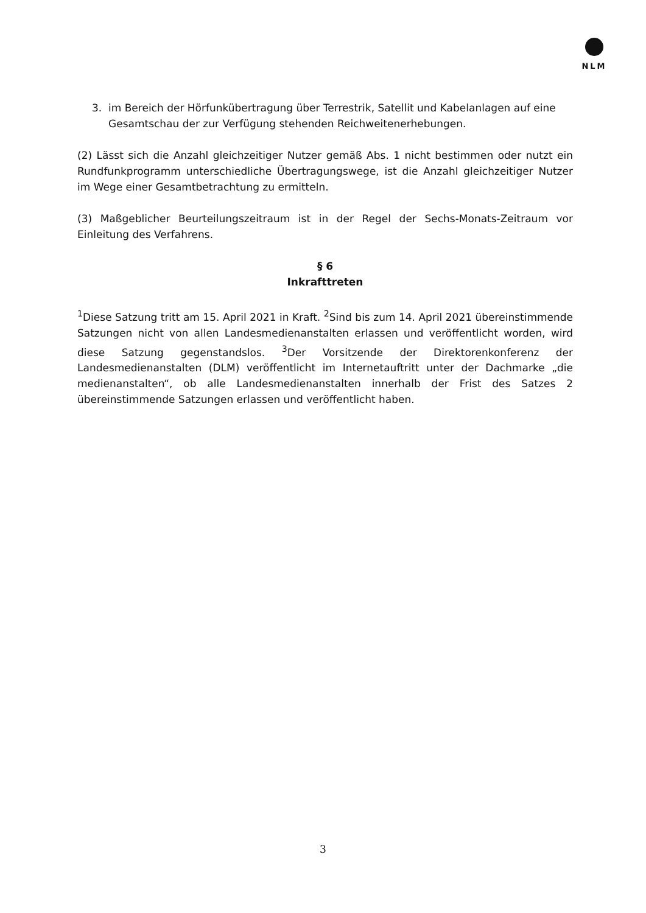NLM
3. im Bereich der Hörfunkübertragung über Terrestrik, Satellit und Kabelanlagen auf eine Gesamtschau der zur Verfügung stehenden Reichweitenerhebungen.
(2) Lässt sich die Anzahl gleichzeitiger Nutzer gemäß Abs. 1 nicht bestimmen oder nutzt ein Rundfunkprogramm unterschiedliche Übertragungswege, ist die Anzahl gleichzeitiger Nutzer im Wege einer Gesamtbetrachtung zu ermitteln.
(3) Maßgeblicher Beurteilungszeitraum ist in der Regel der Sechs-Monats-Zeitraum vor Einleitung des Verfahrens.
§ 6
Inkrafttreten
<sup>1</sup> Diese Satzung tritt am 15. April 2021 in Kraft. <sup>2</sup>Sind bis zum 14. April 2021 übereinstimmende Satzungen nicht von allen Landesmedienanstalten erlassen und veröffentlicht worden, wird diese Satzung gegenstandslos. <sup>3</sup>Der Vorsitzende der Direktorenkonferenz der Landesmedienanstalten (DLM) veröffentlicht im Internetauftritt unter der Dachmarke „die medienanstalten“, ob alle Landesmedienanstalten innerhalb der Frist des Satzes 2 übereinstimmende Satzungen erlassen und veröffentlicht haben.
3